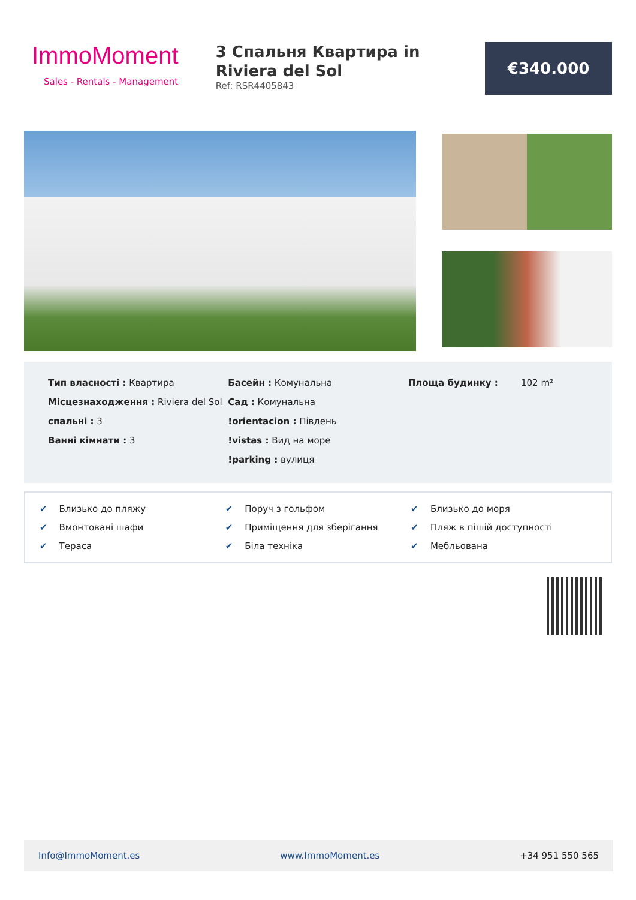ImmoMoment
Sales - Rentals - Management
3 Спальня Квартира in Riviera del Sol
Ref: RSR4405843
€340.000
Тип власності : Квартира
Місцезнаходження : Riviera del Sol
спальні : 3
Ванні кімнати : 3
Басейн : Комунальна
Сад : Комунальна
!orientacion : Південь
!vistas : Вид на море
!parking : вулиця
Площа будинку : 102 m²
✔ Близько до пляжу
✔ Поруч з гольфом
✔ Близько до моря
✔ Вмонтовані шафи
✔ Приміщення для зберігання
✔ Пляж в пішій доступності
✔ Тераса
✔ Біла техніка
✔ Мебльована
Info@ImmoMoment.es www.ImmoMoment.es +34 951 550 565